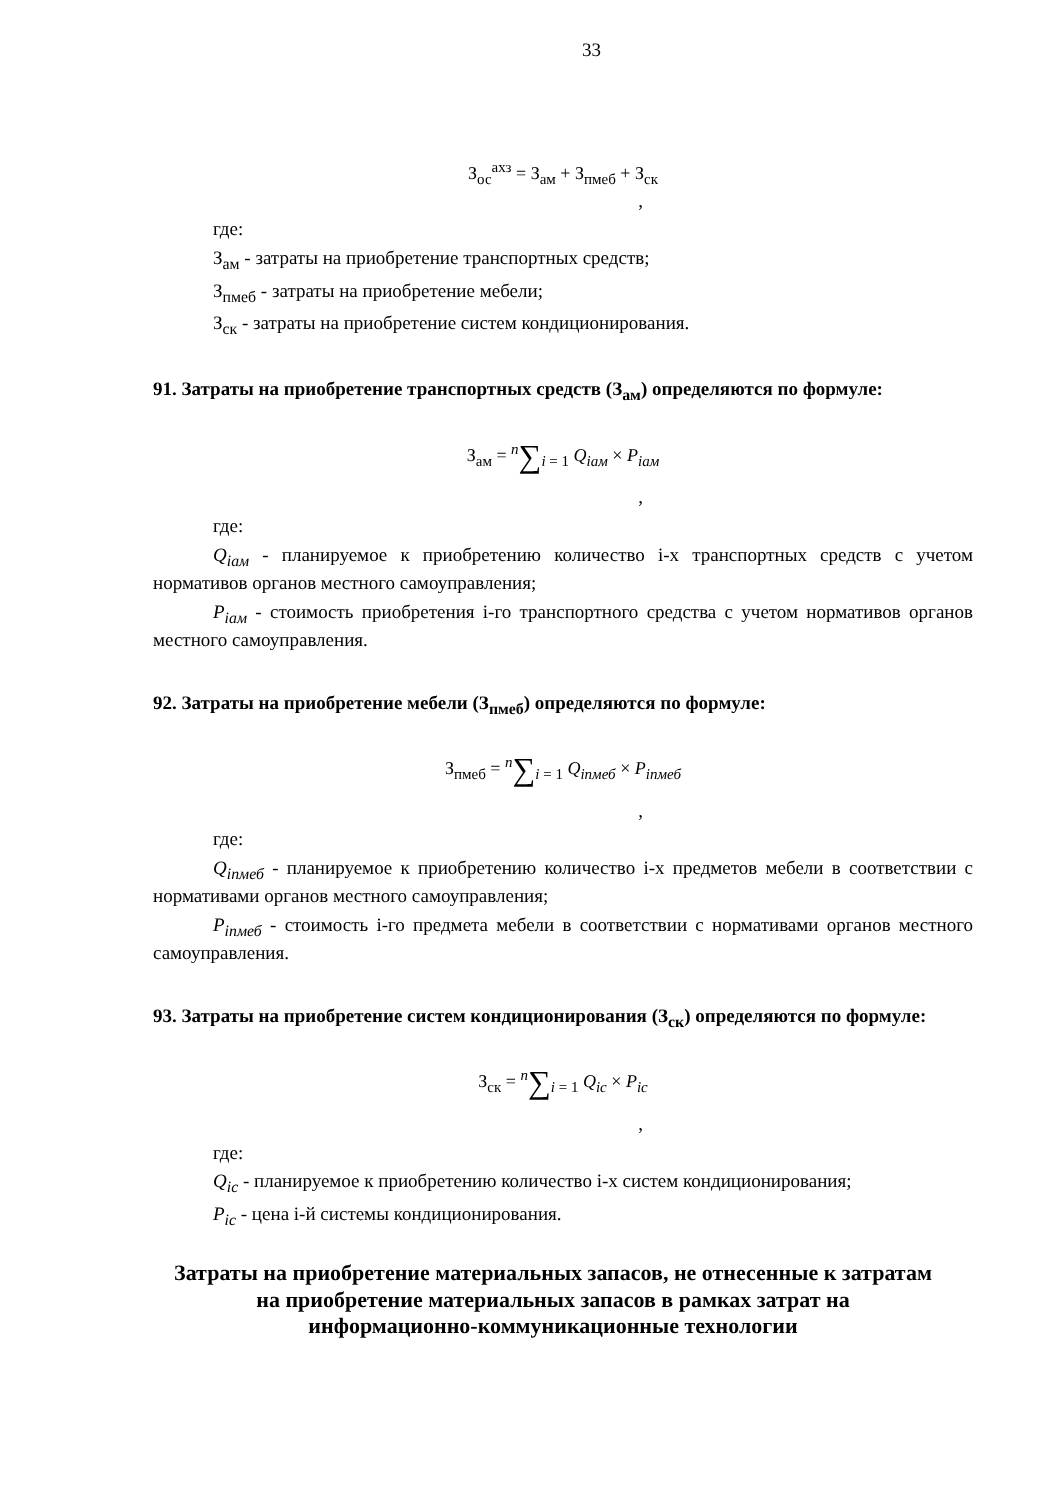33
З<sub>ос</sub><sup>ахз</sup> = З<sub>ам</sub> + З<sub>пмеб</sub> + З<sub>ск</sub>
,
где:
З<sub>ам</sub> - затраты на приобретение транспортных средств;
З<sub>пмеб</sub> - затраты на приобретение мебели;
З<sub>ск</sub> - затраты на приобретение систем кондиционирования.
91. Затраты на приобретение транспортных средств (З<sub>ам</sub>) определяются по формуле:
З<sub>ам</sub> = <sup>n</sup>∑<sub>i = 1</sub> Q<sub>iам</sub> × P<sub>iам</sub>
,
где:
Q<sub>iам</sub> - планируемое к приобретению количество i-х транспортных средств с учетом нормативов органов местного самоуправления;
P<sub>iам</sub> - стоимость приобретения i-го транспортного средства с учетом нормативов органов местного самоуправления.
92. Затраты на приобретение мебели (З<sub>пмеб</sub>) определяются по формуле:
З<sub>пмеб</sub> = <sup>n</sup>∑<sub>i = 1</sub> Q<sub>iпмеб</sub> × P<sub>iпмеб</sub>
,
где:
Q<sub>iпмеб</sub> - планируемое к приобретению количество i-х предметов мебели в соответствии с нормативами органов местного самоуправления;
P<sub>iпмеб</sub> - стоимость i-го предмета мебели в соответствии с нормативами органов местного самоуправления.
93. Затраты на приобретение систем кондиционирования (З<sub>ск</sub>) определяются по формуле:
З<sub>ск</sub> = <sup>n</sup>∑<sub>i = 1</sub> Q<sub>ic</sub> × P<sub>ic</sub>
,
где:
Q<sub>ic</sub> - планируемое к приобретению количество i-х систем кондиционирования;
P<sub>ic</sub> - цена i-й системы кондиционирования.
Затраты на приобретение материальных запасов, не отнесенные к затратам на приобретение материальных запасов в рамках затрат на информационно-коммуникационные технологии